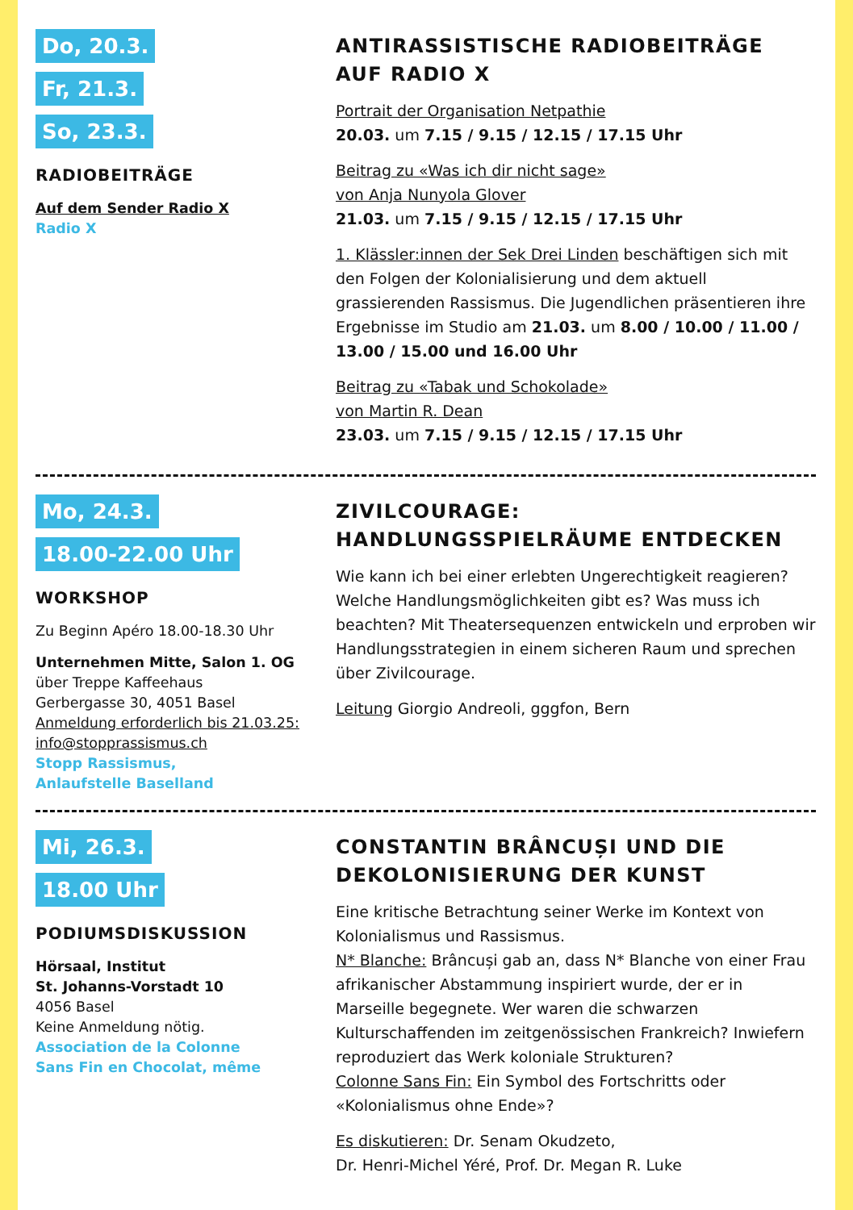Do, 20.3.
Fr, 21.3.
So, 23.3.
RADIOBEITRÄGE
Auf dem Sender Radio X
Radio X
ANTIRASSISTISCHE RADIOBEITRÄGE AUF RADIO X
Portrait der Organisation Netpathie
20.03. um 7.15 / 9.15 / 12.15 / 17.15 Uhr
Beitrag zu «Was ich dir nicht sage»
von Anja Nunyola Glover
21.03. um 7.15 / 9.15 / 12.15 / 17.15 Uhr
1. Klässler:innen der Sek Drei Linden beschäftigen sich mit den Folgen der Kolonialisierung und dem aktuell grassierenden Rassismus. Die Jugendlichen präsentieren ihre Ergebnisse im Studio am 21.03. um 8.00 / 10.00 / 11.00 / 13.00 / 15.00 und 16.00 Uhr
Beitrag zu «Tabak und Schokolade»
von Martin R. Dean
23.03. um 7.15 / 9.15 / 12.15 / 17.15 Uhr
Mo, 24.3.
18.00-22.00 Uhr
WORKSHOP
Zu Beginn Apéro 18.00-18.30 Uhr
Unternehmen Mitte, Salon 1. OG
über Treppe Kaffeehaus
Gerbergasse 30, 4051 Basel
Anmeldung erforderlich bis 21.03.25:
info@stopprassismus.ch
Stopp Rassismus,
Anlaufstelle Baselland
ZIVILCOURAGE:
HANDLUNGSSPIELRÄUME ENTDECKEN
Wie kann ich bei einer erlebten Ungerechtigkeit reagieren? Welche Handlungsmöglichkeiten gibt es? Was muss ich beachten? Mit Theatersequenzen entwickeln und erproben wir Handlungsstrategien in einem sicheren Raum und sprechen über Zivilcourage.
Leitung Giorgio Andreoli, gggfon, Bern
Mi, 26.3.
18.00 Uhr
PODIUMSDISKUSSION
Hörsaal, Institut
St. Johanns-Vorstadt 10
4056 Basel
Keine Anmeldung nötig.
Association de la Colonne
Sans Fin en Chocolat, même
CONSTANTIN BRÂNCUȘI UND DIE DEKOLONISIERUNG DER KUNST
Eine kritische Betrachtung seiner Werke im Kontext von Kolonialismus und Rassismus.
N* Blanche: Brâncuși gab an, dass N* Blanche von einer Frau afrikanischer Abstammung inspiriert wurde, der er in Marseille begegnete. Wer waren die schwarzen Kulturschaffenden im zeitgenössischen Frankreich? Inwiefern reproduziert das Werk koloniale Strukturen?
Colonne Sans Fin: Ein Symbol des Fortschritts oder «Kolonialismus ohne Ende»?
Es diskutieren: Dr. Senam Okudzeto,
Dr. Henri-Michel Yéré, Prof. Dr. Megan R. Luke